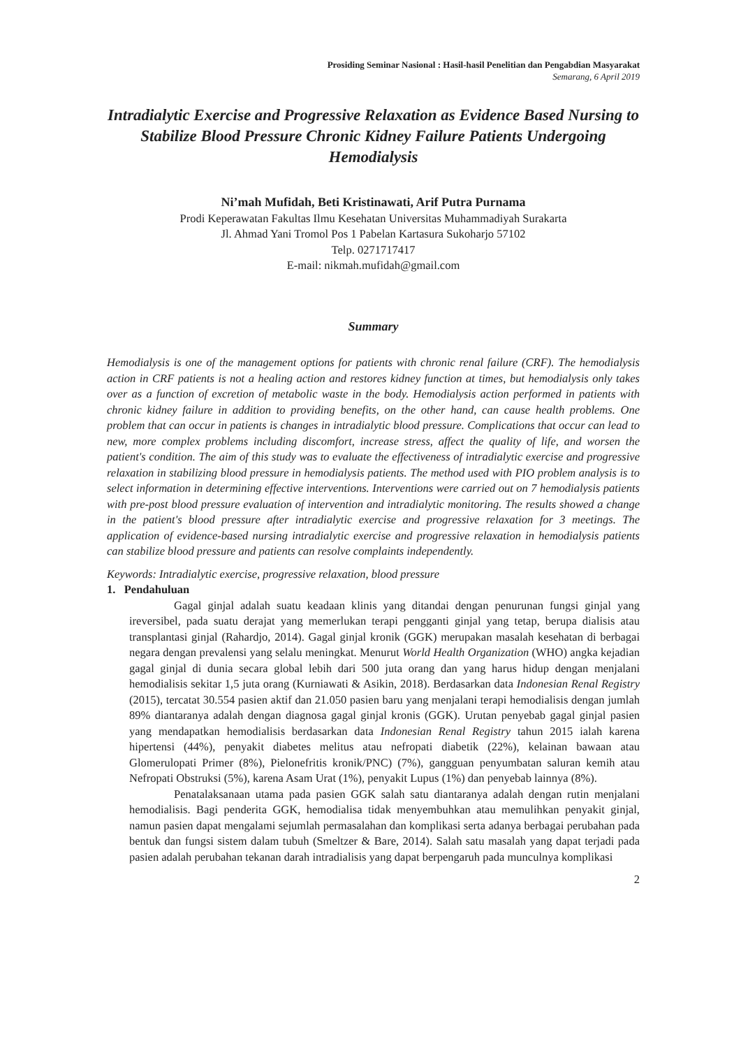Prosiding Seminar Nasional : Hasil-hasil Penelitian dan Pengabdian Masyarakat
Semarang, 6 April 2019
Intradialytic Exercise and Progressive Relaxation as Evidence Based Nursing to Stabilize Blood Pressure Chronic Kidney Failure Patients Undergoing Hemodialysis
Ni’mah Mufidah, Beti Kristinawati, Arif Putra Purnama
Prodi Keperawatan Fakultas Ilmu Kesehatan Universitas Muhammadiyah Surakarta
Jl. Ahmad Yani Tromol Pos 1 Pabelan Kartasura Sukoharjo 57102
Telp. 0271717417
E-mail: nikmah.mufidah@gmail.com
Summary
Hemodialysis is one of the management options for patients with chronic renal failure (CRF). The hemodialysis action in CRF patients is not a healing action and restores kidney function at times, but hemodialysis only takes over as a function of excretion of metabolic waste in the body. Hemodialysis action performed in patients with chronic kidney failure in addition to providing benefits, on the other hand, can cause health problems. One problem that can occur in patients is changes in intradialytic blood pressure. Complications that occur can lead to new, more complex problems including discomfort, increase stress, affect the quality of life, and worsen the patient's condition. The aim of this study was to evaluate the effectiveness of intradialytic exercise and progressive relaxation in stabilizing blood pressure in hemodialysis patients. The method used with PIO problem analysis is to select information in determining effective interventions. Interventions were carried out on 7 hemodialysis patients with pre-post blood pressure evaluation of intervention and intradialytic monitoring. The results showed a change in the patient's blood pressure after intradialytic exercise and progressive relaxation for 3 meetings. The application of evidence-based nursing intradialytic exercise and progressive relaxation in hemodialysis patients can stabilize blood pressure and patients can resolve complaints independently.
Keywords: Intradialytic exercise, progressive relaxation, blood pressure
1. Pendahuluan
Gagal ginjal adalah suatu keadaan klinis yang ditandai dengan penurunan fungsi ginjal yang ireversibel, pada suatu derajat yang memerlukan terapi pengganti ginjal yang tetap, berupa dialisis atau transplantasi ginjal (Rahardjo, 2014). Gagal ginjal kronik (GGK) merupakan masalah kesehatan di berbagai negara dengan prevalensi yang selalu meningkat. Menurut World Health Organization (WHO) angka kejadian gagal ginjal di dunia secara global lebih dari 500 juta orang dan yang harus hidup dengan menjalani hemodialisis sekitar 1,5 juta orang (Kurniawati & Asikin, 2018). Berdasarkan data Indonesian Renal Registry (2015), tercatat 30.554 pasien aktif dan 21.050 pasien baru yang menjalani terapi hemodialisis dengan jumlah 89% diantaranya adalah dengan diagnosa gagal ginjal kronis (GGK). Urutan penyebab gagal ginjal pasien yang mendapatkan hemodialisis berdasarkan data Indonesian Renal Registry tahun 2015 ialah karena hipertensi (44%), penyakit diabetes melitus atau nefropati diabetik (22%), kelainan bawaan atau Glomerulopati Primer (8%), Pielonefritis kronik/PNC) (7%), gangguan penyumbatan saluran kemih atau Nefropati Obstruksi (5%), karena Asam Urat (1%), penyakit Lupus (1%) dan penyebab lainnya (8%).
Penatalaksanaan utama pada pasien GGK salah satu diantaranya adalah dengan rutin menjalani hemodialisis. Bagi penderita GGK, hemodialisa tidak menyembuhkan atau memulihkan penyakit ginjal, namun pasien dapat mengalami sejumlah permasalahan dan komplikasi serta adanya berbagai perubahan pada bentuk dan fungsi sistem dalam tubuh (Smeltzer & Bare, 2014). Salah satu masalah yang dapat terjadi pada pasien adalah perubahan tekanan darah intradialisis yang dapat berpengaruh pada munculnya komplikasi
2